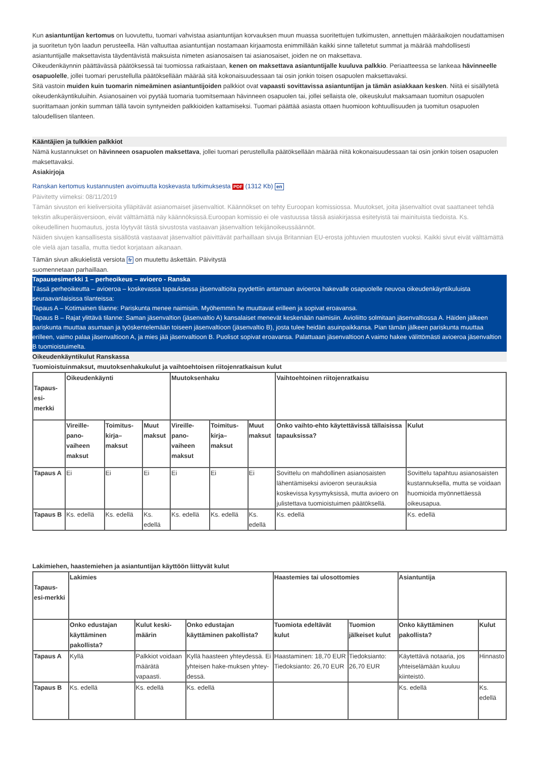Kun asiantuntijan kertomus on luovutettu, tuomari vahvistaa asiantuntijan korvauksen muun muassa suoritettujen tutkimusten, annettujen määräaikojen noudattamisen ja suoritetun työn laadun perusteella. Hän valtuuttaa asiantuntijan nostamaan kirjaamosta enimmillään kaikki sinne talletetut summat ja määrää mahdollisesti asiantuntijalle maksettavista täydentävistä maksuista nimeten asianosaisen tai asianosaiset, joiden ne on maksettava.
Oikeudenkäynnin päättävässä päätöksessä tai tuomiossa ratkaistaan, kenen on maksettava asiantuntijalle kuuluva palkkio. Periaatteessa se lankeaa hävinneelle osapuolelle, jollei tuomari perustellulla päätöksellään määrää sitä kokonaisuudessaan tai osin jonkin toisen osapuolen maksettavaksi.
Sitä vastoin muiden kuin tuomarin nimeäminen asiantuntijoiden palkkiot ovat vapaasti sovittavissa asiantuntijan ja tämän asiakkaan kesken. Niitä ei sisällytetä oikeudenkäyntikuluihin. Asianosainen voi pyytää tuomaria tuomitsemaan hävinneen osapuolen tai, jollei sellaista ole, oikeuskulut maksamaan tuomitun osapuolen suorittamaan jonkin summan tällä tavoin syntyneiden palkkioiden kattamiseksi. Tuomari päättää asiasta ottaen huomioon kohtuullisuuden ja tuomitun osapuolen taloudellisen tilanteen.
Kääntäjien ja tulkkien palkkiot
Nämä kustannukset on hävinneen osapuolen maksettava, jollei tuomari perustellulla päätöksellään määrää niitä kokonaisuudessaan tai osin jonkin toisen osapuolen maksettavaksi.
Asiakirjoja
Ranskan kertomus kustannusten avoimuutta koskevasta tutkimuksesta PDF (1312 Kb) en
Päivitetty viimeksi: 08/11/2019
Tämän sivuston eri kieliversioita ylläpitävät asianomaiset jäsenvaltiot. Käännökset on tehty Euroopan komissiossa. Muutokset, joita jäsenvaltiot ovat saattaneet tehdä tekstin alkuperäisversioon, eivät välttämättä näy käännöksissä.Euroopan komissio ei ole vastuussa tässä asiakirjassa esitetyistä tai mainituista tiedoista. Ks. oikeudellinen huomautus, josta löytyvät tästä sivustosta vastaavan jäsenvaltion tekijänoikeussäännöt.
Näiden sivujen kansallisesta sisällöstä vastaavat jäsenvaltiot päivittävät parhaillaan sivuja Britannian EU-erosta johtuvien muutosten vuoksi. Kaikki sivut eivät välttämättä ole vielä ajan tasalla, mutta tiedot korjataan aikanaan.
Tämän sivun alkukielistä versiota fr on muutettu äskettäin. Päivitystä
suomennetaan parhaillaan.
Tapausesimerkki 1 – perheoikeus – avioero - Ranska
Tässä perheoikeutta – avioeroa – koskevassa tapauksessa jäsenvaltioita pyydettiin antamaan avioeroa hakevalle osapuolelle neuvoa oikeudenkäyntikuluista seuraavanlaisissa tilanteissa:
Tapaus A – Kotimainen tilanne: Pariskunta menee naimisiin. Myöhemmin he muuttavat erilleen ja sopivat eroavansa.
Tapaus B – Rajat ylittävä tilanne: Saman jäsenvaltion (jäsenvaltio A) kansalaiset menevät keskenään naimisiin. Avioliitto solmitaan jäsenvaltiossa A. Häiden jälkeen pariskunta muuttaa asumaan ja työskentelemään toiseen jäsenvaltioon (jäsenvaltio B), josta tulee heidän asuinpaikkansa. Pian tämän jälkeen pariskunta muuttaa erilleen, vaimo palaa jäsenvaltioon A, ja mies jää jäsenvaltioon B. Puolisot sopivat eroavansa. Palattuaan jäsenvaltioon A vaimo hakee välittömästi avioeroa jäsenvaltion B tuomioistuimelta.
Oikeudenkäyntikulut Ranskassa
Tuomioistuinmaksut, muutoksenhakukulut ja vaihtoehtoisen riitojenratkaisun kulut
| Tapaus-esi-merkki | Oikeudenkäynti | | | Muutoksenhaku | | | Vaihtoehtoinen riitojenratkaisu | |
| --- | --- | --- | --- | --- | --- | --- | --- | --- |
| | Vireille-pano-vaiheen maksut | Toimitus-kirja–maksut | Muut maksut | Vireille-pano-vaiheen maksut | Toimitus-kirja–maksut | Muut maksut | Onko vaihto-ehto käytettävissä tällaisissa tapauksissa? | Kulut |
| Tapaus A | Ei | Ei | Ei | Ei | Ei | Ei | Sovittelu on mahdollinen asianosaisten lähentämiseksi avioeron seurauksia koskevissa kysymyksissä, mutta avioero on julistettava tuomioistuimen päätöksellä. | Sovittelu tapahtuu asianosaisten kustannuksella, mutta se voidaan huomioida myönnettäessä oikeusapua. |
| Tapaus B | Ks. edellä | Ks. edellä | Ks. edellä | Ks. edellä | Ks. edellä | Ks. edellä | Ks. edellä | Ks. edellä |
Lakimiehen, haastemiehen ja asiantuntijan käyttöön liittyvät kulut
| Tapaus-esi-merkki | Lakimies | | | Haastemies tai ulosottomies | | Asiantuntija | |
| --- | --- | --- | --- | --- | --- | --- | --- |
| | Onko edustajan käyttäminen pakollista? | Kulut keski-määrin | Onko edustajan käyttäminen pakollista? | Tuomiota edeltävät kulut | Tuomion jälkeiset kulut | Onko käyttäminen pakollista? | Kulut |
| Tapaus A | Kyllä | Palkkiot voidaan määrätä vapaasti. | Kyllä haasteen yhteydessä. Ei yhteisen hake-muksen yhtey-dessä. | Haastaminen: 18,70 EUR Tiedoksianto: 26,70 EUR | Tiedoksianto: 26,70 EUR | Käytettävä notaaria, jos yhteiselämään kuuluu kiinteistö. | Hinnasto |
| Tapaus B | Ks. edellä | Ks. edellä | Ks. edellä | | | Ks. edellä | Ks. edellä |